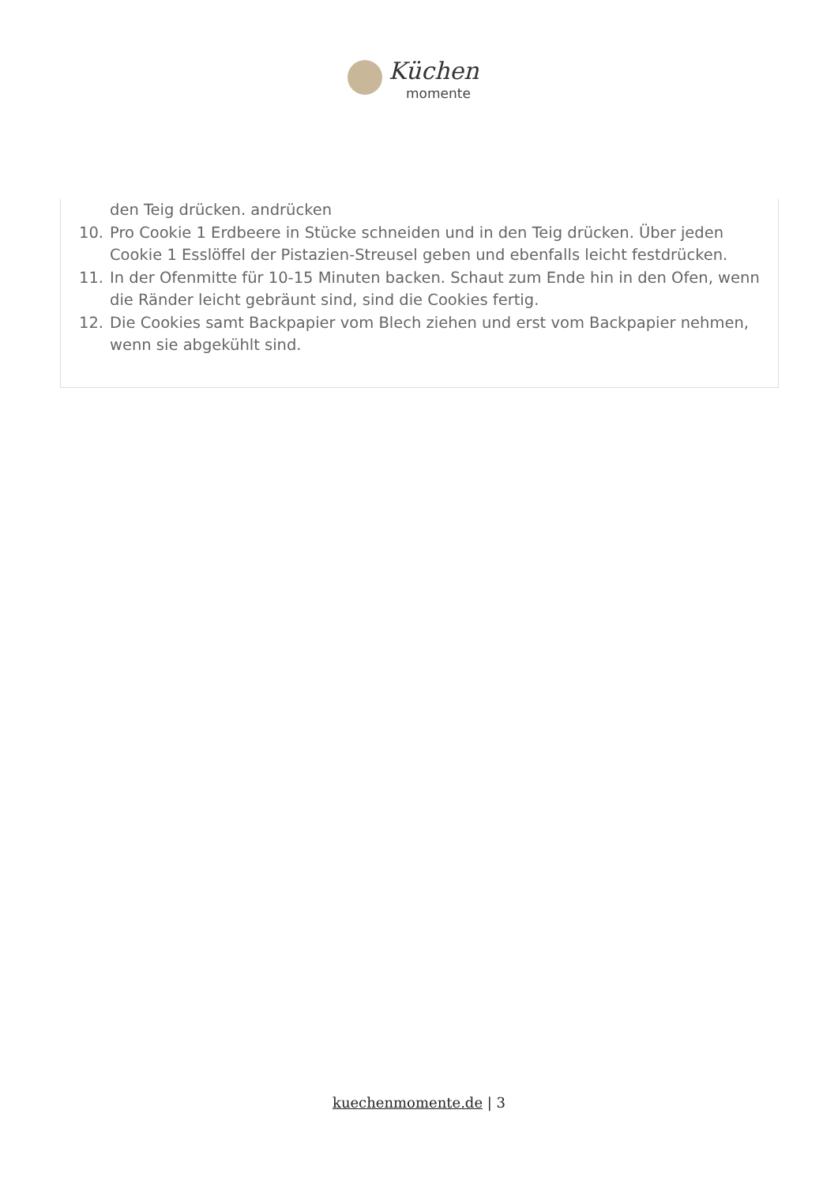Küchen
momente
den Teig drücken. andrücken
10. Pro Cookie 1 Erdbeere in Stücke schneiden und in den Teig drücken. Über jeden Cookie 1 Esslöffel der Pistazien-Streusel geben und ebenfalls leicht festdrücken.
11. In der Ofenmitte für 10-15 Minuten backen. Schaut zum Ende hin in den Ofen, wenn die Ränder leicht gebräunt sind, sind die Cookies fertig.
12. Die Cookies samt Backpapier vom Blech ziehen und erst vom Backpapier nehmen, wenn sie abgekühlt sind.
kuechenmomente.de | 3